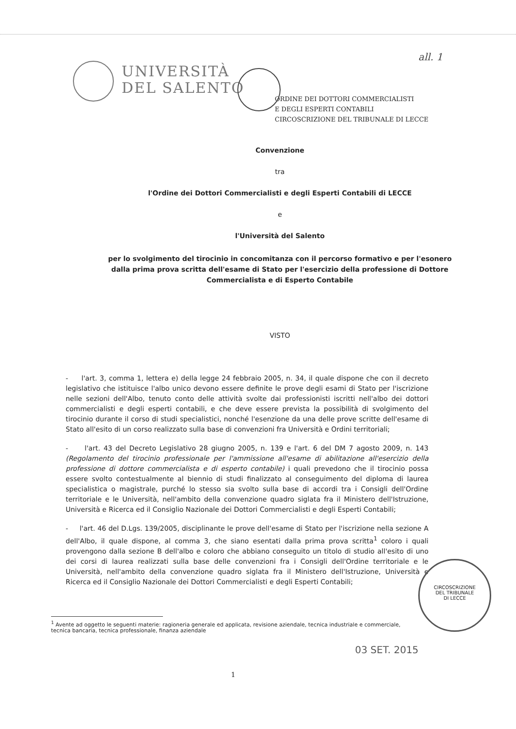all. 1
UNIVERSITÀ
DEL SALENTO
ORDINE DEI DOTTORI COMMERCIALISTI
E DEGLI ESPERTI CONTABILI
CIRCOSCRIZIONE DEL TRIBUNALE DI LECCE
Convenzione
tra
l'Ordine dei Dottori Commercialisti e degli Esperti Contabili di LECCE
e
l'Università del Salento
per lo svolgimento del tirocinio in concomitanza con il percorso formativo e per l'esonero
dalla prima prova scritta dell'esame di Stato per l'esercizio della professione di Dottore
Commercialista e di Esperto Contabile
VISTO
- l'art. 3, comma 1, lettera e) della legge 24 febbraio 2005, n. 34, il quale dispone che con il decreto legislativo che istituisce l'albo unico devono essere definite le prove degli esami di Stato per l'iscrizione nelle sezioni dell'Albo, tenuto conto delle attività svolte dai professionisti iscritti nell'albo dei dottori commercialisti e degli esperti contabili, e che deve essere prevista la possibilità di svolgimento del tirocinio durante il corso di studi specialistici, nonché l'esenzione da una delle prove scritte dell'esame di Stato all'esito di un corso realizzato sulla base di convenzioni fra Università e Ordini territoriali;
- l'art. 43 del Decreto Legislativo 28 giugno 2005, n. 139 e l'art. 6 del DM 7 agosto 2009, n. 143 (Regolamento del tirocinio professionale per l'ammissione all'esame di abilitazione all'esercizio della professione di dottore commercialista e di esperto contabile) i quali prevedono che il tirocinio possa essere svolto contestualmente al biennio di studi finalizzato al conseguimento del diploma di laurea specialistica o magistrale, purché lo stesso sia svolto sulla base di accordi tra i Consigli dell'Ordine territoriale e le Università, nell'ambito della convenzione quadro siglata fra il Ministero dell'Istruzione, Università e Ricerca ed il Consiglio Nazionale dei Dottori Commercialisti e degli Esperti Contabili;
- l'art. 46 del D.Lgs. 139/2005, disciplinante le prove dell'esame di Stato per l'iscrizione nella sezione A dell'Albo, il quale dispone, al comma 3, che siano esentati dalla prima prova scritta<sup>1</sup> coloro i quali provengono dalla sezione B dell'albo e coloro che abbiano conseguito un titolo di studio all'esito di uno dei corsi di laurea realizzati sulla base delle convenzioni fra i Consigli dell'Ordine territoriale e le Università, nell'ambito della convenzione quadro siglata fra il Ministero dell'Istruzione, Università e Ricerca ed il Consiglio Nazionale dei Dottori Commercialisti e degli Esperti Contabili;
<sup>1</sup> Avente ad oggetto le seguenti materie: ragioneria generale ed applicata, revisione aziendale, tecnica industriale e commerciale, tecnica bancaria, tecnica professionale, finanza aziendale
CIRCOSCRIZIONE
DEL TRIBUNALE
DI LECCE
03 SET. 2015
1